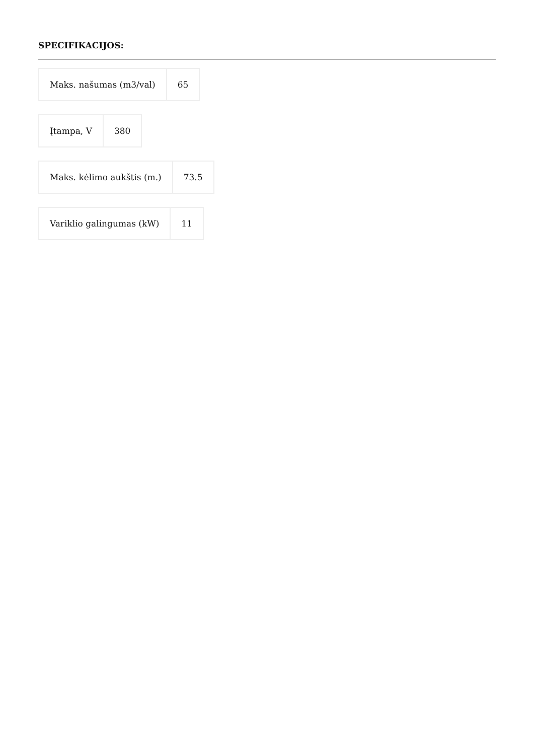SPECIFIKACIJOS:
| Maks. našumas (m3/val) | 65 |
| Įtampa, V | 380 |
| Maks. kėlimo aukštis (m.) | 73.5 |
| Variklio galingumas (kW) | 11 |